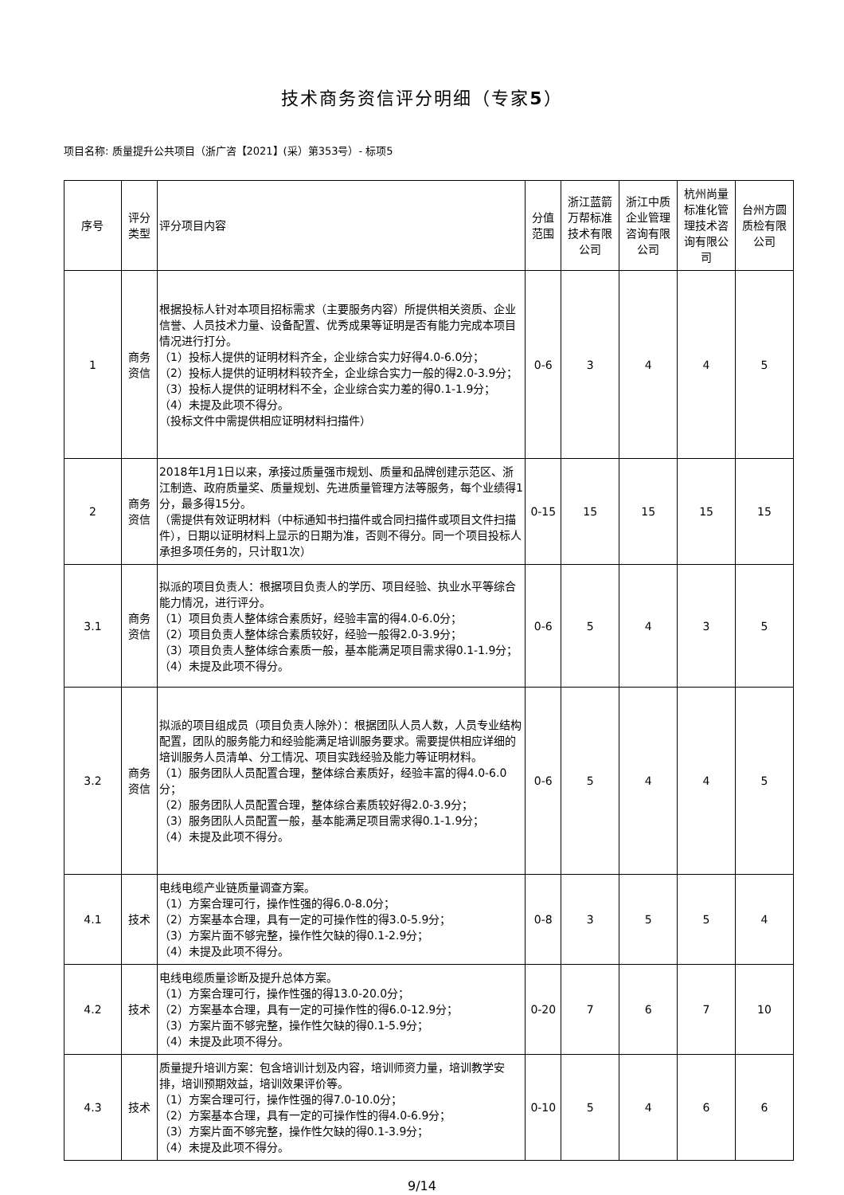技术商务资信评分明细（专家5）
项目名称: 质量提升公共项目（浙广咨【2021】(采）第353号）- 标项5
| 序号 | 评分类型 | 评分项目内容 | 分值范围 | 浙江蓝箭万帮标准技术有限公司 | 浙江中质企业管理咨询有限公司 | 杭州尚量标准化管理技术咨询有限公司 | 台州方圆质检有限公司 |
| --- | --- | --- | --- | --- | --- | --- | --- |
| 1 | 商务资信 | 根据投标人针对本项目招标需求（主要服务内容）所提供相关资质、企业信誉、人员技术力量、设备配置、优秀成果等证明是否有能力完成本项目情况进行打分。 （1）投标人提供的证明材料齐全，企业综合实力好得4.0-6.0分； （2）投标人提供的证明材料较齐全，企业综合实力一般的得2.0-3.9分； （3）投标人提供的证明材料不全，企业综合实力差的得0.1-1.9分； （4）未提及此项不得分。 （投标文件中需提供相应证明材料扫描件） | 0-6 | 3 | 4 | 4 | 5 |
| 2 | 商务资信 | 2018年1月1日以来，承接过质量强市规划、质量和品牌创建示范区、浙江制造、政府质量奖、质量规划、先进质量管理方法等服务，每个业绩得1分，最多得15分。 （需提供有效证明材料（中标通知书扫描件或合同扫描件或项目文件扫描件），日期以证明材料上显示的日期为准，否则不得分。同一个项目投标人承担多项任务的，只计取1次） | 0-15 | 15 | 15 | 15 | 15 |
| 3.1 | 商务资信 | 拟派的项目负责人：根据项目负责人的学历、项目经验、执业水平等综合能力情况，进行评分。 （1）项目负责人整体综合素质好，经验丰富的得4.0-6.0分； （2）项目负责人整体综合素质较好，经验一般得2.0-3.9分； （3）项目负责人整体综合素质一般，基本能满足项目需求得0.1-1.9分； （4）未提及此项不得分。 | 0-6 | 5 | 4 | 3 | 5 |
| 3.2 | 商务资信 | 拟派的项目组成员（项目负责人除外）：根据团队人员人数，人员专业结构配置，团队的服务能力和经验能满足培训服务要求。需要提供相应详细的培训服务人员清单、分工情况、项目实践经验及能力等证明材料。 （1）服务团队人员配置合理，整体综合素质好，经验丰富的得4.0-6.0分； （2）服务团队人员配置合理，整体综合素质较好得2.0-3.9分； （3）服务团队人员配置一般，基本能满足项目需求得0.1-1.9分； （4）未提及此项不得分。 | 0-6 | 5 | 4 | 4 | 5 |
| 4.1 | 技术 | 电线电缆产业链质量调查方案。 （1）方案合理可行，操作性强的得6.0-8.0分； （2）方案基本合理，具有一定的可操作性的得3.0-5.9分； （3）方案片面不够完整，操作性欠缺的得0.1-2.9分； （4）未提及此项不得分。 | 0-8 | 3 | 5 | 5 | 4 |
| 4.2 | 技术 | 电线电缆质量诊断及提升总体方案。 （1）方案合理可行，操作性强的得13.0-20.0分； （2）方案基本合理，具有一定的可操作性的得6.0-12.9分； （3）方案片面不够完整，操作性欠缺的得0.1-5.9分； （4）未提及此项不得分。 | 0-20 | 7 | 6 | 7 | 10 |
| 4.3 | 技术 | 质量提升培训方案：包含培训计划及内容，培训师资力量，培训教学安排，培训预期效益，培训效果评价等。 （1）方案合理可行，操作性强的得7.0-10.0分； （2）方案基本合理，具有一定的可操作性的得4.0-6.9分； （3）方案片面不够完整，操作性欠缺的得0.1-3.9分； （4）未提及此项不得分。 | 0-10 | 5 | 4 | 6 | 6 |
9/14